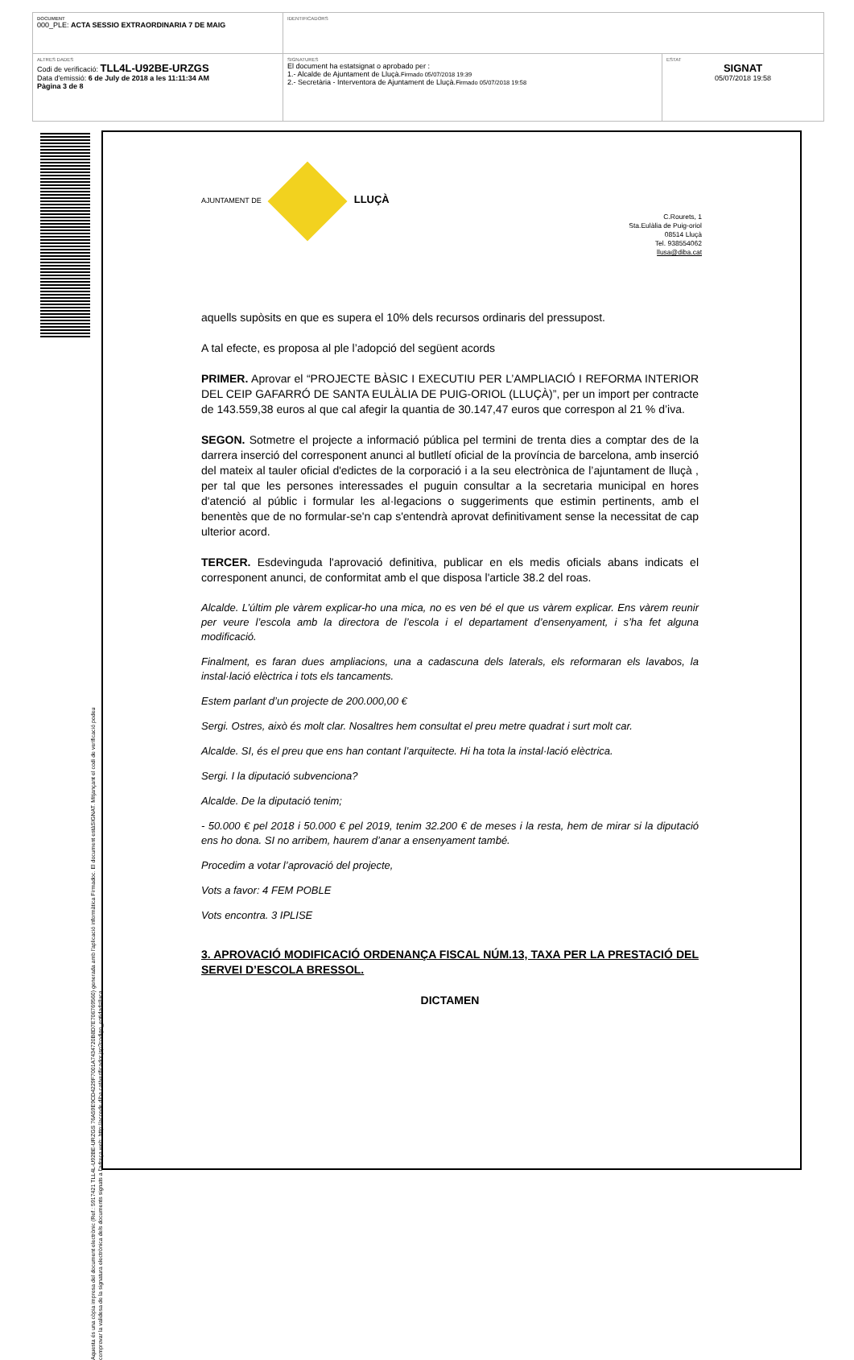| DOCUMENT 000_PLE: ACTA SESSIO EXTRAORDINARIA 7 DE MAIG | IDENTIFICADORS | |
| ALTRES DADES Codi de verificació: TLL4L-U92BE-URZGS Data d'emissió: 6 de July de 2018 a les 11:11:34 AM Pàgina 3 de 8 | SIGNATURES El document ha estatsignat o aprobado per : 1.- Alcalde de Ajuntament de Lluçà. Firmado 05/07/2018 19:39 2.- Secretària - Interventora de Ajuntament de Lluçà. Firmado 05/07/2018 19:58 | ESTAT SIGNAT 05/07/2018 19:58 |
Aquesta és una còpia impresa del document electrònic (Ref.: 5917421 TLL4L-U92BE-URZGS 76A59E9CD4229F7001A7434720B8D7E706769560) generada amb l'aplicació informàtica Firmadoc. El document estàSIGNAT. Mitjançant el codi de verificació podeu
comprovar la validesa de la signatura electrònica dels documents signats a l'adreça web: http://accede.diba.cat/verificador.jsp?codigo_entidad=lluca
AJUNTAMENT DE LLUÇÀ
C.Rourets, 1
Sta.Eulàlia de Puig-oriol
08514 Lluçà
Tel. 938554062
llusa@diba.cat
aquells supòsits en que es supera el 10% dels recursos ordinaris del pressupost.
A tal efecte, es proposa al ple l’adopció del següent acords
PRIMER. Aprovar el “PROJECTE BÀSIC I EXECUTIU PER L’AMPLIACIÓ I REFORMA INTERIOR DEL CEIP GAFARRÓ DE SANTA EULÀLIA DE PUIG-ORIOL (LLUÇÀ)”, per un import per contracte de 143.559,38 euros al que cal afegir la quantia de 30.147,47 euros que correspon al 21 % d’iva.
SEGON. Sotmetre el projecte a informació pública pel termini de trenta dies a comptar des de la darrera inserció del corresponent anunci al butlletí oficial de la província de barcelona, amb inserció del mateix al tauler oficial d'edictes de la corporació i a la seu electrònica de l’ajuntament de lluçà , per tal que les persones interessades el puguin consultar a la secretaria municipal en hores d'atenció al públic i formular les al·legacions o suggeriments que estimin pertinents, amb el benentès que de no formular-se'n cap s'entendrà aprovat definitivament sense la necessitat de cap ulterior acord.
TERCER. Esdevinguda l'aprovació definitiva, publicar en els medis oficials abans indicats el corresponent anunci, de conformitat amb el que disposa l'article 38.2 del roas.
Alcalde. L’últim ple vàrem explicar-ho una mica, no es ven bé el que us vàrem explicar. Ens vàrem reunir per veure l’escola amb la directora de l’escola i el departament d’ensenyament, i s’ha fet alguna modificació.
Finalment, es faran dues ampliacions, una a cadascuna dels laterals, els reformaran els lavabos, la instal·lació elèctrica i tots els tancaments.
Estem parlant d’un projecte de 200.000,00 €
Sergi. Ostres, això és molt clar. Nosaltres hem consultat el preu metre quadrat i surt molt car.
Alcalde. SI, és el preu que ens han contant l’arquitecte. Hi ha tota la instal·lació elèctrica.
Sergi. I la diputació subvenciona?
Alcalde. De la diputació tenim;
- 50.000 € pel 2018 i 50.000 € pel 2019, tenim 32.200 € de meses i la resta, hem de mirar si la diputació ens ho dona. SI no arribem, haurem d’anar a ensenyament també.
Procedim a votar l’aprovació del projecte,
Vots a favor: 4 FEM POBLE
Vots encontra. 3 IPLISE
3. APROVACIÓ MODIFICACIÓ ORDENANÇA FISCAL NÚM.13, TAXA PER LA PRESTACIÓ DEL SERVEI D’ESCOLA BRESSOL.
DICTAMEN